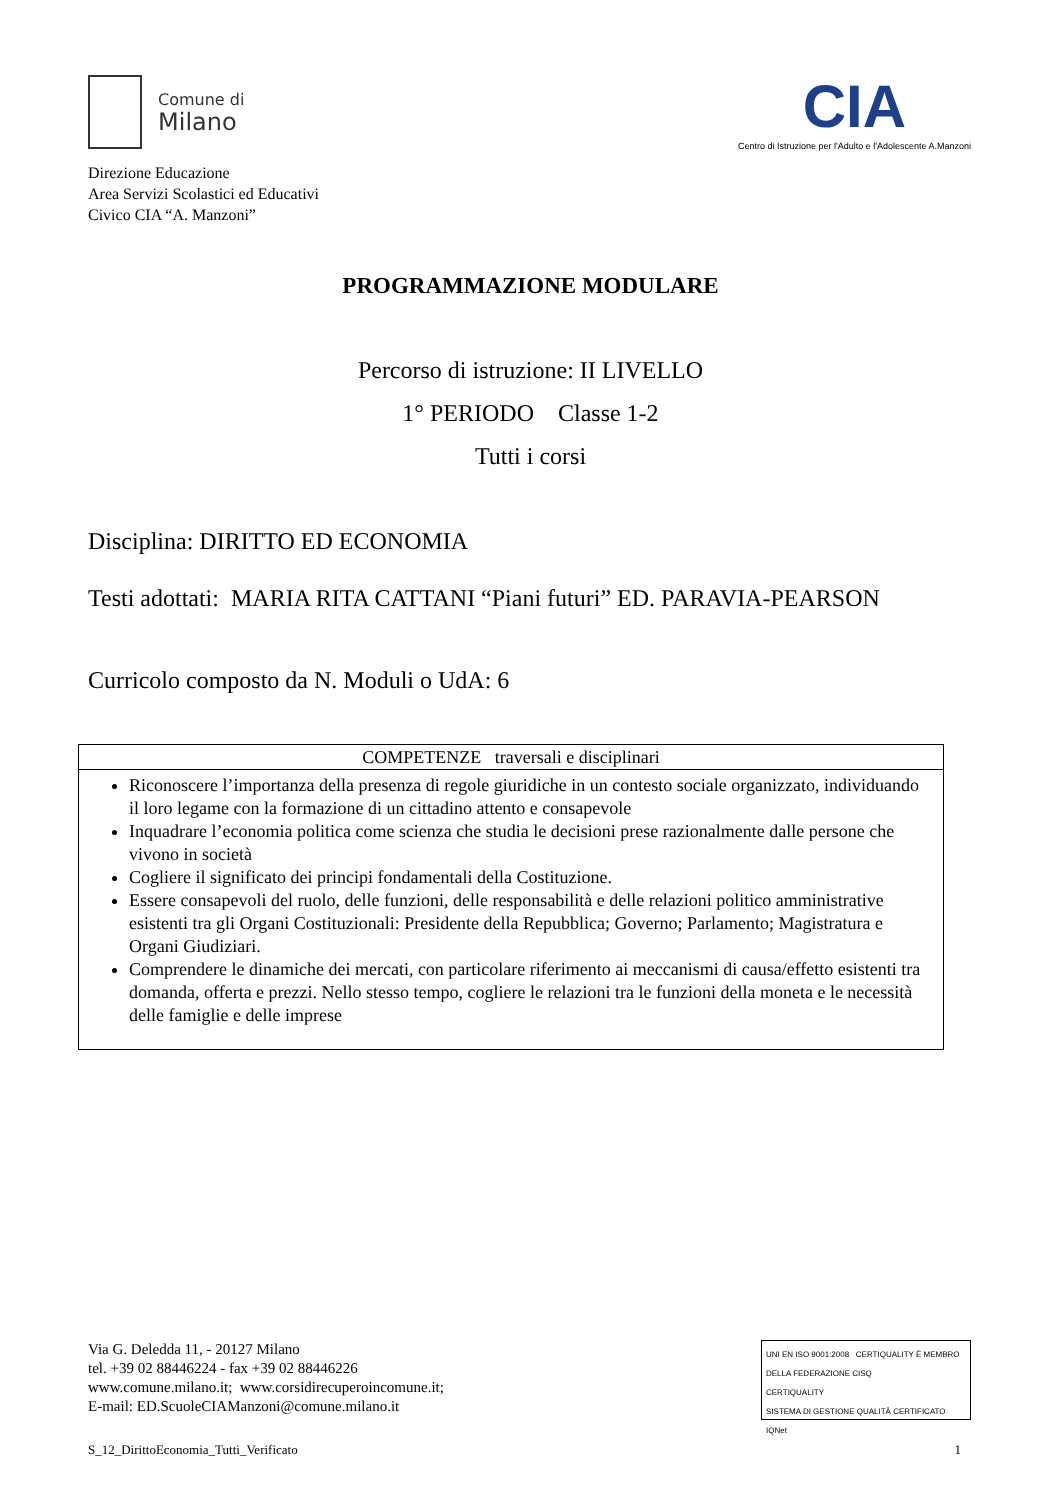Comune di
Milano
Direzione Educazione
Area Servizi Scolastici ed Educativi
Civico CIA “A. Manzoni”
CIA
Centro di Istruzione per l'Adulto e l'Adolescente A.Manzoni
PROGRAMMAZIONE MODULARE
Percorso di istruzione: II LIVELLO
1° PERIODO Classe 1-2
Tutti i corsi
Disciplina: DIRITTO ED ECONOMIA
Testi adottati: MARIA RITA CATTANI “Piani futuri” ED. PARAVIA-PEARSON
Curricolo composto da N. Moduli o UdA: 6
| COMPETENZE traversali e disciplinari |
| --- |
| Riconoscere l’importanza della presenza di regole giuridiche in un contesto sociale organizzato, individuando il loro legame con la formazione di un cittadino attento e consapevole Inquadrare l’economia politica come scienza che studia le decisioni prese razionalmente dalle persone che vivono in società Cogliere il significato dei principi fondamentali della Costituzione. Essere consapevoli del ruolo, delle funzioni, delle responsabilità e delle relazioni politico amministrative esistenti tra gli Organi Costituzionali: Presidente della Repubblica; Governo; Parlamento; Magistratura e Organi Giudiziari. Comprendere le dinamiche dei mercati, con particolare riferimento ai meccanismi di causa/effetto esistenti tra domanda, offerta e prezzi. Nello stesso tempo, cogliere le relazioni tra le funzioni della moneta e le necessità delle famiglie e delle imprese |
Via G. Deledda 11, - 20127 Milano
tel. +39 02 88446224 - fax +39 02 88446226
www.comune.milano.it; www.corsidirecuperoincomune.it;
E-mail: ED.ScuoleCIAManzoni@comune.milano.it
UNI EN ISO 9001:2008 CERTIQUALITY È MEMBRO DELLA FEDERAZIONE CISQ
CERTIQUALITY
SISTEMA DI GESTIONE QUALITÀ CERTIFICATO IQNet
S_12_DirittoEconomia_Tutti_Verificato 1